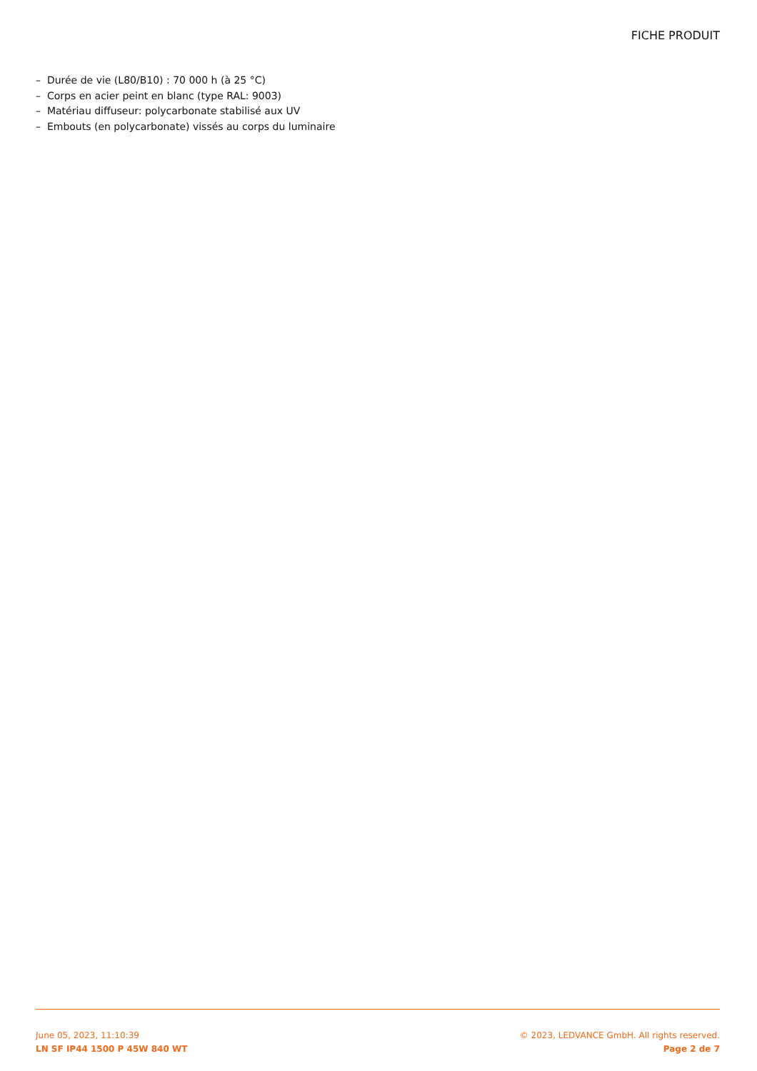FICHE PRODUIT
– Durée de vie (L80/B10) : 70 000 h (à 25 °C)
– Corps en acier peint en blanc (type RAL: 9003)
– Matériau diffuseur: polycarbonate stabilisé aux UV
– Embouts (en polycarbonate) vissés au corps du luminaire
June 05, 2023, 11:10:39
LN SF IP44 1500 P 45W 840 WT
© 2023, LEDVANCE GmbH. All rights reserved.
Page 2 de 7